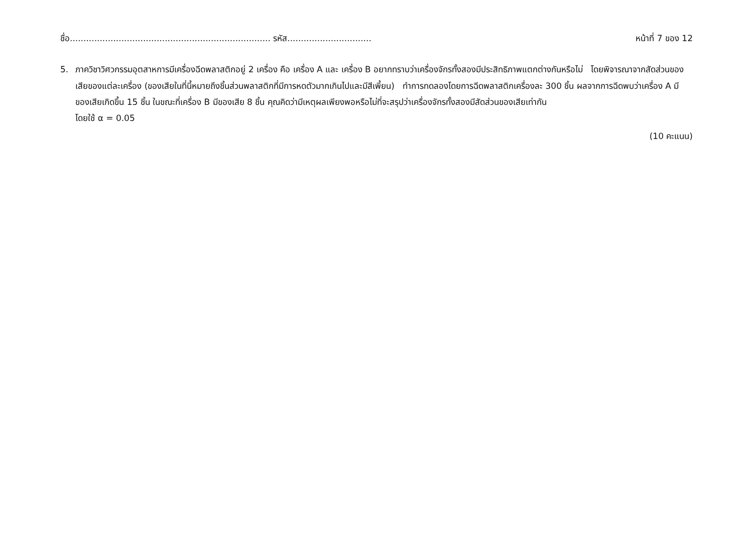ชื่อ.......................................................................... รหัส............................... หน้าที่ 7 ของ 12
5. ภาควิชาวิศวกรรมอุตสาหการมีเครื่องฉีดพลาสติกอยู่ 2 เครื่อง คือ เครื่อง A และ เครื่อง B อยากทราบว่าเครื่องจักรทั้งสองมีประสิทธิภาพแตกต่างกันหรือไม่ โดยพิจารณาจากสัดส่วนของเสียของแต่ละเครื่อง (ของเสียในที่นี้หมายถึงชิ้นส่วนพลาสติกที่มีการหดตัวมากเกินไปและมีสีเพี้ยน) ทำการทดลองโดยการฉีดพลาสติกเครื่องละ 300 ชิ้น ผลจากการฉีดพบว่าเครื่อง A มีของเสียเกิดขึ้น 15 ชิ้น ในขณะที่เครื่อง B มีของเสีย 8 ชิ้น คุณคิดว่ามีเหตุผลเพียงพอหรือไม่ที่จะสรุปว่าเครื่องจักรทั้งสองมีสัดส่วนของเสียเท่ากัน
โดยใช้ α = 0.05
(10 คะแนน)